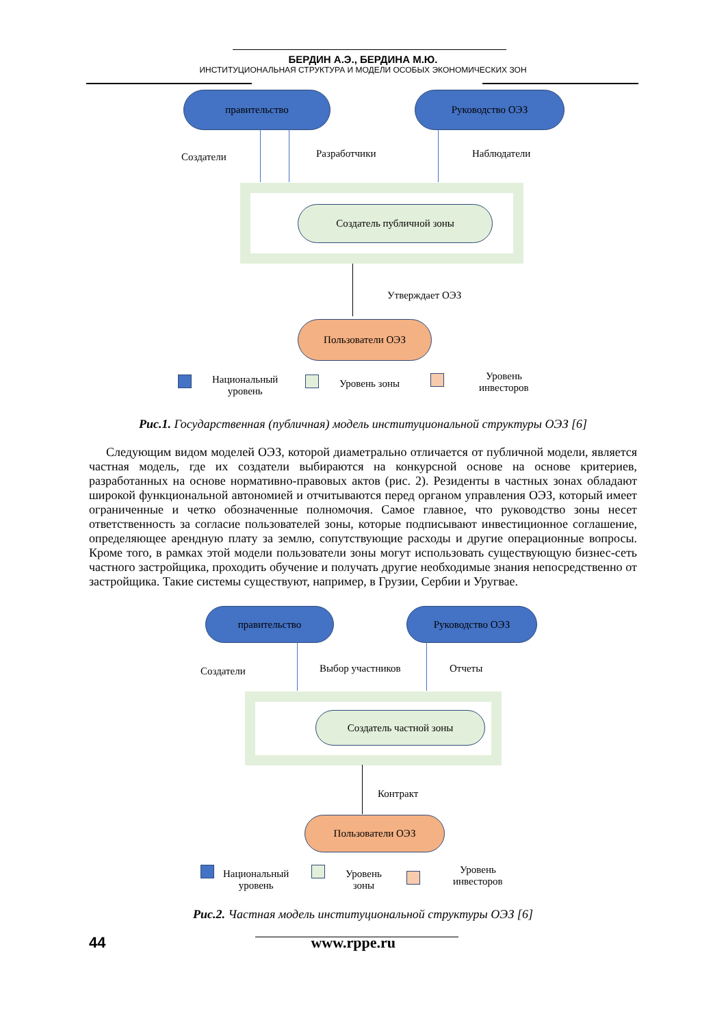БЕРДИН А.Э., БЕРДИНА М.Ю.
ИНСТИТУЦИОНАЛЬНАЯ СТРУКТУРА И МОДЕЛИ ОСОБЫХ ЭКОНОМИЧЕСКИХ ЗОН
правительство Руководство ОЭЗ
Создатели Разработчики Наблюдатели
Создатель публичной зоны
Утверждает ОЭЗ
Пользователи ОЭЗ
Национальный
уровень
Уровень зоны
Уровень
инвесторов
Рис.1. Государственная (публичная) модель институциональной структуры ОЭЗ [6]
Следующим видом моделей ОЭЗ, которой диаметрально отличается от публичной модели, является частная модель, где их создатели выбираются на конкурсной основе на основе критериев, разработанных на основе нормативно-правовых актов (рис. 2). Резиденты в частных зонах обладают широкой функциональной автономией и отчитываются перед органом управления ОЭЗ, который имеет ограниченные и четко обозначенные полномочия. Самое главное, что руководство зоны несет ответственность за согласие пользователей зоны, которые подписывают инвестиционное соглашение, определяющее арендную плату за землю, сопутствующие расходы и другие операционные вопросы. Кроме того, в рамках этой модели пользователи зоны могут использовать существующую бизнес-сеть частного застройщика, проходить обучение и получать другие необходимые знания непосредственно от застройщика. Такие системы существуют, например, в Грузии, Сербии и Уругвае.
правительство Руководство ОЭЗ
Создатели Выбор участников Отчеты
Создатель частной зоны
Контракт
Пользователи ОЭЗ
Национальный
уровень
Уровень
зоны
Уровень
инвесторов
Рис.2. Частная модель институциональной структуры ОЭЗ [6]
44 www.rppe.ru